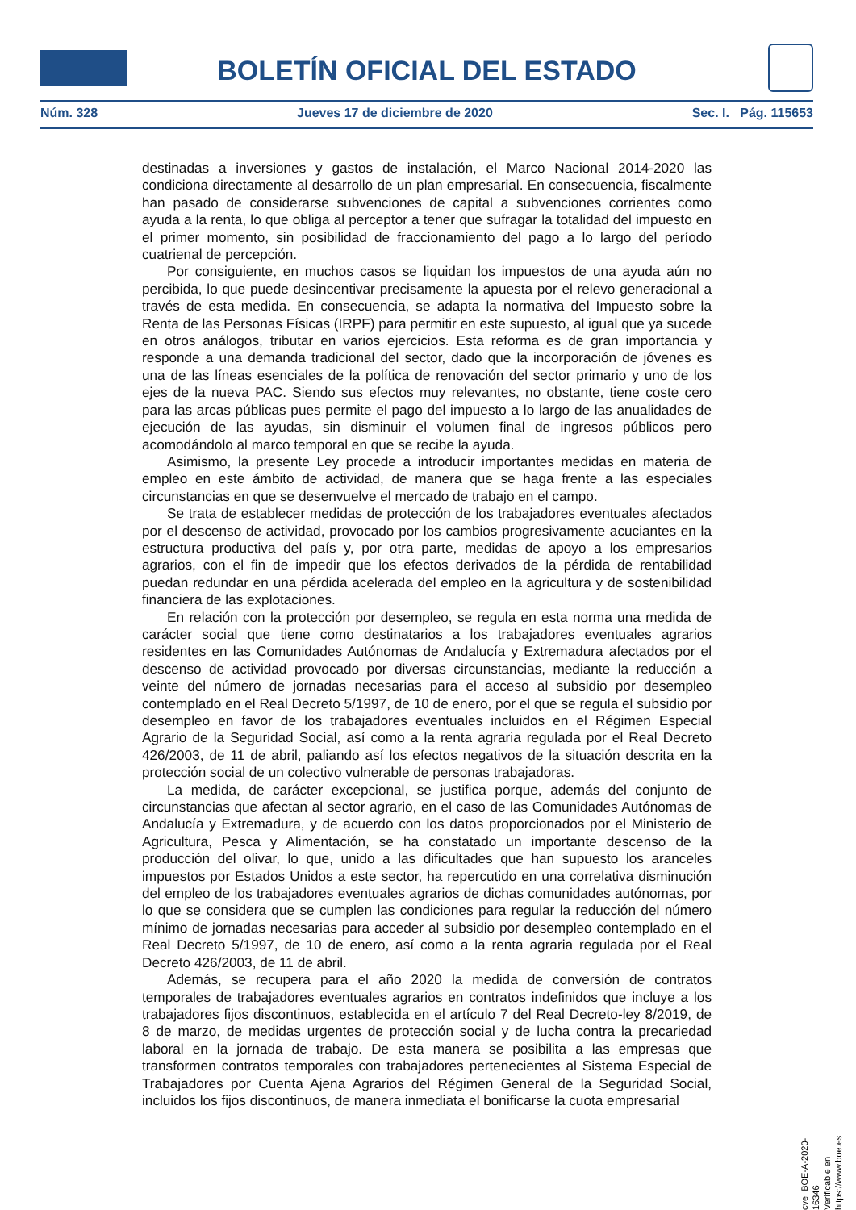BOLETÍN OFICIAL DEL ESTADO
Núm. 328 Jueves 17 de diciembre de 2020 Sec. I. Pág. 115653
destinadas a inversiones y gastos de instalación, el Marco Nacional 2014-2020 las condiciona directamente al desarrollo de un plan empresarial. En consecuencia, fiscalmente han pasado de considerarse subvenciones de capital a subvenciones corrientes como ayuda a la renta, lo que obliga al perceptor a tener que sufragar la totalidad del impuesto en el primer momento, sin posibilidad de fraccionamiento del pago a lo largo del período cuatrienal de percepción.
Por consiguiente, en muchos casos se liquidan los impuestos de una ayuda aún no percibida, lo que puede desincentivar precisamente la apuesta por el relevo generacional a través de esta medida. En consecuencia, se adapta la normativa del Impuesto sobre la Renta de las Personas Físicas (IRPF) para permitir en este supuesto, al igual que ya sucede en otros análogos, tributar en varios ejercicios. Esta reforma es de gran importancia y responde a una demanda tradicional del sector, dado que la incorporación de jóvenes es una de las líneas esenciales de la política de renovación del sector primario y uno de los ejes de la nueva PAC. Siendo sus efectos muy relevantes, no obstante, tiene coste cero para las arcas públicas pues permite el pago del impuesto a lo largo de las anualidades de ejecución de las ayudas, sin disminuir el volumen final de ingresos públicos pero acomodándolo al marco temporal en que se recibe la ayuda.
Asimismo, la presente Ley procede a introducir importantes medidas en materia de empleo en este ámbito de actividad, de manera que se haga frente a las especiales circunstancias en que se desenvuelve el mercado de trabajo en el campo.
Se trata de establecer medidas de protección de los trabajadores eventuales afectados por el descenso de actividad, provocado por los cambios progresivamente acuciantes en la estructura productiva del país y, por otra parte, medidas de apoyo a los empresarios agrarios, con el fin de impedir que los efectos derivados de la pérdida de rentabilidad puedan redundar en una pérdida acelerada del empleo en la agricultura y de sostenibilidad financiera de las explotaciones.
En relación con la protección por desempleo, se regula en esta norma una medida de carácter social que tiene como destinatarios a los trabajadores eventuales agrarios residentes en las Comunidades Autónomas de Andalucía y Extremadura afectados por el descenso de actividad provocado por diversas circunstancias, mediante la reducción a veinte del número de jornadas necesarias para el acceso al subsidio por desempleo contemplado en el Real Decreto 5/1997, de 10 de enero, por el que se regula el subsidio por desempleo en favor de los trabajadores eventuales incluidos en el Régimen Especial Agrario de la Seguridad Social, así como a la renta agraria regulada por el Real Decreto 426/2003, de 11 de abril, paliando así los efectos negativos de la situación descrita en la protección social de un colectivo vulnerable de personas trabajadoras.
La medida, de carácter excepcional, se justifica porque, además del conjunto de circunstancias que afectan al sector agrario, en el caso de las Comunidades Autónomas de Andalucía y Extremadura, y de acuerdo con los datos proporcionados por el Ministerio de Agricultura, Pesca y Alimentación, se ha constatado un importante descenso de la producción del olivar, lo que, unido a las dificultades que han supuesto los aranceles impuestos por Estados Unidos a este sector, ha repercutido en una correlativa disminución del empleo de los trabajadores eventuales agrarios de dichas comunidades autónomas, por lo que se considera que se cumplen las condiciones para regular la reducción del número mínimo de jornadas necesarias para acceder al subsidio por desempleo contemplado en el Real Decreto 5/1997, de 10 de enero, así como a la renta agraria regulada por el Real Decreto 426/2003, de 11 de abril.
Además, se recupera para el año 2020 la medida de conversión de contratos temporales de trabajadores eventuales agrarios en contratos indefinidos que incluye a los trabajadores fijos discontinuos, establecida en el artículo 7 del Real Decreto-ley 8/2019, de 8 de marzo, de medidas urgentes de protección social y de lucha contra la precariedad laboral en la jornada de trabajo. De esta manera se posibilita a las empresas que transformen contratos temporales con trabajadores pertenecientes al Sistema Especial de Trabajadores por Cuenta Ajena Agrarios del Régimen General de la Seguridad Social, incluidos los fijos discontinuos, de manera inmediata el bonificarse la cuota empresarial
cve: BOE-A-2020-16346
Verificable en https://www.boe.es